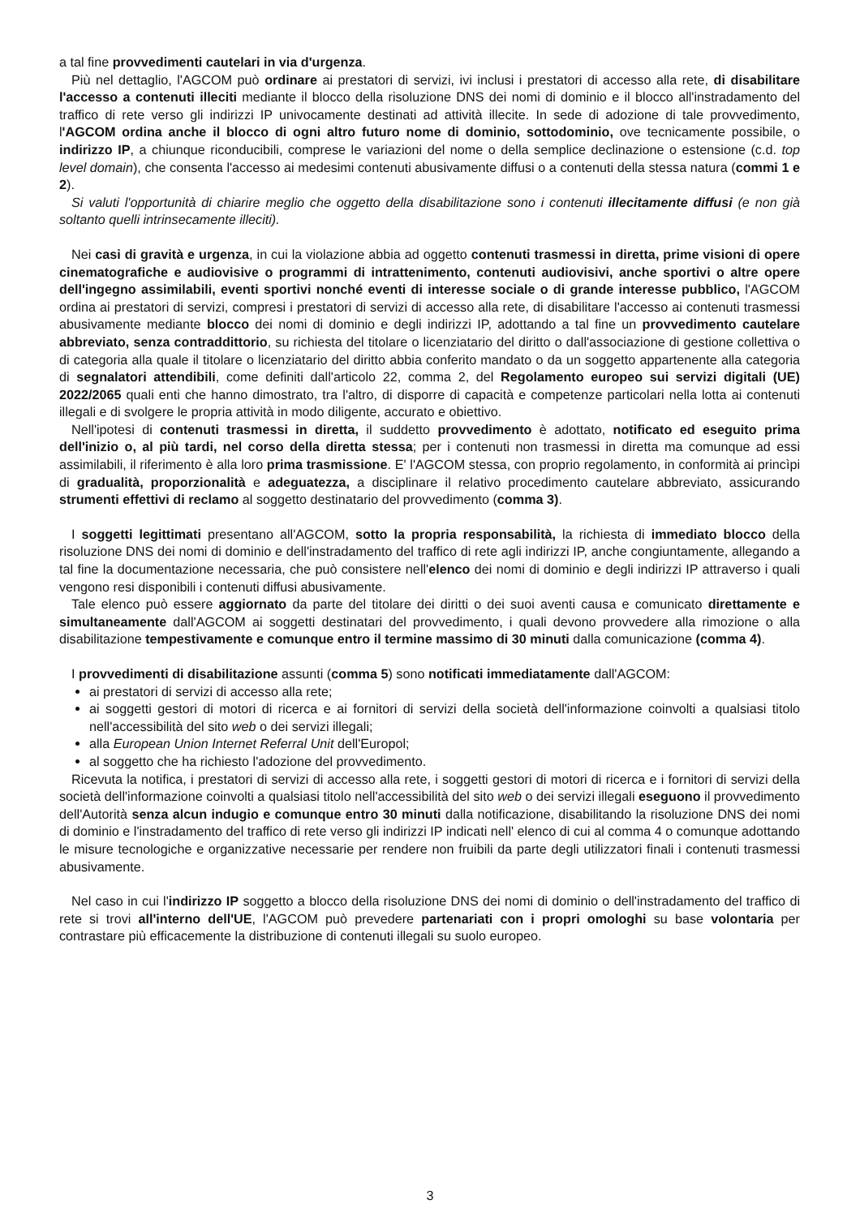a tal fine provvedimenti cautelari in via d'urgenza.
Più nel dettaglio, l'AGCOM può ordinare ai prestatori di servizi, ivi inclusi i prestatori di accesso alla rete, di disabilitare l'accesso a contenuti illeciti mediante il blocco della risoluzione DNS dei nomi di dominio e il blocco all'instradamento del traffico di rete verso gli indirizzi IP univocamente destinati ad attività illecite. In sede di adozione di tale provvedimento, l'AGCOM ordina anche il blocco di ogni altro futuro nome di dominio, sottodominio, ove tecnicamente possibile, o indirizzo IP, a chiunque riconducibili, comprese le variazioni del nome o della semplice declinazione o estensione (c.d. top level domain), che consenta l'accesso ai medesimi contenuti abusivamente diffusi o a contenuti della stessa natura (commi 1 e 2).
Si valuti l'opportunità di chiarire meglio che oggetto della disabilitazione sono i contenuti illecitamente diffusi (e non già soltanto quelli intrinsecamente illeciti).
Nei casi di gravità e urgenza, in cui la violazione abbia ad oggetto contenuti trasmessi in diretta, prime visioni di opere cinematografiche e audiovisive o programmi di intrattenimento, contenuti audiovisivi, anche sportivi o altre opere dell'ingegno assimilabili, eventi sportivi nonché eventi di interesse sociale o di grande interesse pubblico, l'AGCOM ordina ai prestatori di servizi, compresi i prestatori di servizi di accesso alla rete, di disabilitare l'accesso ai contenuti trasmessi abusivamente mediante blocco dei nomi di dominio e degli indirizzi IP, adottando a tal fine un provvedimento cautelare abbreviato, senza contraddittorio, su richiesta del titolare o licenziatario del diritto o dall'associazione di gestione collettiva o di categoria alla quale il titolare o licenziatario del diritto abbia conferito mandato o da un soggetto appartenente alla categoria di segnalatori attendibili, come definiti dall'articolo 22, comma 2, del Regolamento europeo sui servizi digitali (UE) 2022/2065 quali enti che hanno dimostrato, tra l'altro, di disporre di capacità e competenze particolari nella lotta ai contenuti illegali e di svolgere le propria attività in modo diligente, accurato e obiettivo.
Nell'ipotesi di contenuti trasmessi in diretta, il suddetto provvedimento è adottato, notificato ed eseguito prima dell'inizio o, al più tardi, nel corso della diretta stessa; per i contenuti non trasmessi in diretta ma comunque ad essi assimilabili, il riferimento è alla loro prima trasmissione. E' l'AGCOM stessa, con proprio regolamento, in conformità ai princìpi di gradualità, proporzionalità e adeguatezza, a disciplinare il relativo procedimento cautelare abbreviato, assicurando strumenti effettivi di reclamo al soggetto destinatario del provvedimento (comma 3).
I soggetti legittimati presentano all'AGCOM, sotto la propria responsabilità, la richiesta di immediato blocco della risoluzione DNS dei nomi di dominio e dell'instradamento del traffico di rete agli indirizzi IP, anche congiuntamente, allegando a tal fine la documentazione necessaria, che può consistere nell'elenco dei nomi di dominio e degli indirizzi IP attraverso i quali vengono resi disponibili i contenuti diffusi abusivamente.
Tale elenco può essere aggiornato da parte del titolare dei diritti o dei suoi aventi causa e comunicato direttamente e simultaneamente dall'AGCOM ai soggetti destinatari del provvedimento, i quali devono provvedere alla rimozione o alla disabilitazione tempestivamente e comunque entro il termine massimo di 30 minuti dalla comunicazione (comma 4).
I provvedimenti di disabilitazione assunti (comma 5) sono notificati immediatamente dall'AGCOM:
ai prestatori di servizi di accesso alla rete;
ai soggetti gestori di motori di ricerca e ai fornitori di servizi della società dell'informazione coinvolti a qualsiasi titolo nell'accessibilità del sito web o dei servizi illegali;
alla European Union Internet Referral Unit dell'Europol;
al soggetto che ha richiesto l'adozione del provvedimento.
Ricevuta la notifica, i prestatori di servizi di accesso alla rete, i soggetti gestori di motori di ricerca e i fornitori di servizi della società dell'informazione coinvolti a qualsiasi titolo nell'accessibilità del sito web o dei servizi illegali eseguono il provvedimento dell'Autorità senza alcun indugio e comunque entro 30 minuti dalla notificazione, disabilitando la risoluzione DNS dei nomi di dominio e l'instradamento del traffico di rete verso gli indirizzi IP indicati nell' elenco di cui al comma 4 o comunque adottando le misure tecnologiche e organizzative necessarie per rendere non fruibili da parte degli utilizzatori finali i contenuti trasmessi abusivamente.
Nel caso in cui l'indirizzo IP soggetto a blocco della risoluzione DNS dei nomi di dominio o dell'instradamento del traffico di rete si trovi all'interno dell'UE, l'AGCOM può prevedere partenariati con i propri omologhi su base volontaria per contrastare più efficacemente la distribuzione di contenuti illegali su suolo europeo.
3